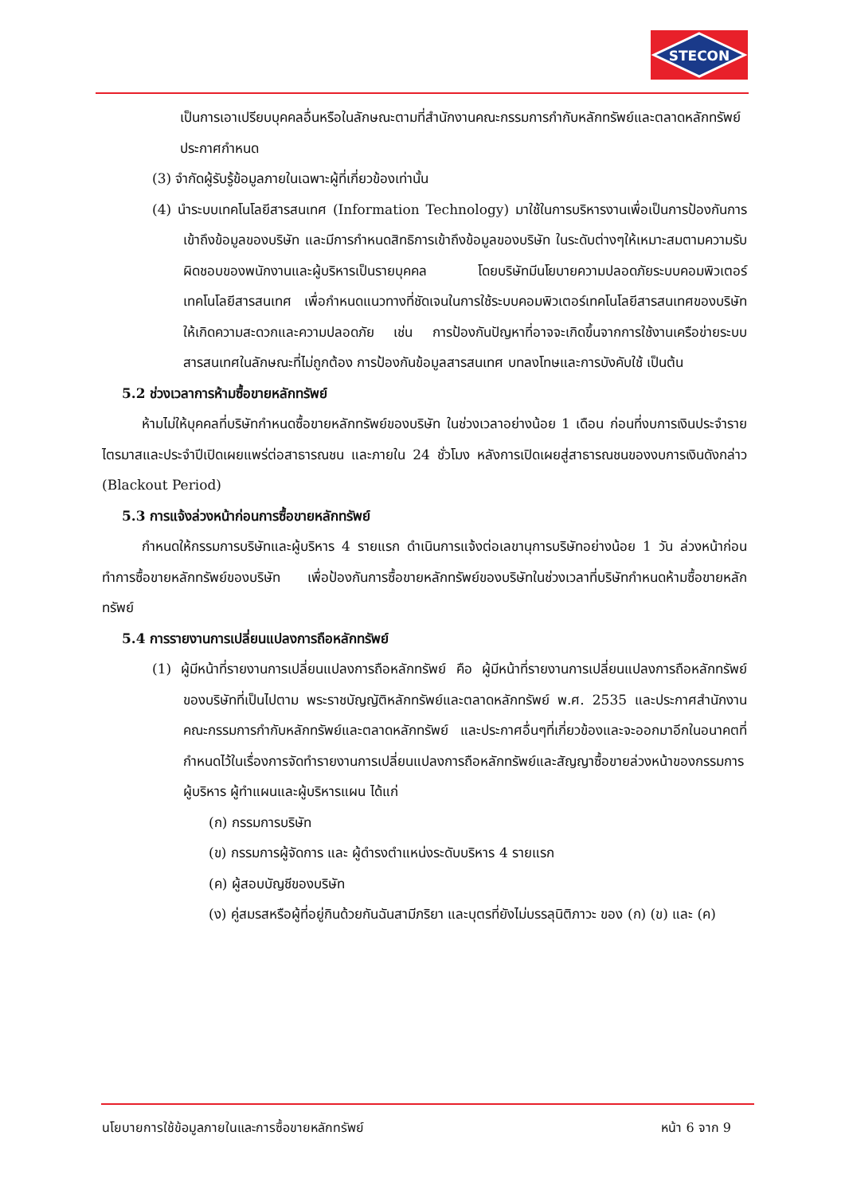STECON
เป็นการเอาเปรียบบุคคลอื่นหรือในลักษณะตามที่สำนักงานคณะกรรมการกำกับหลักทรัพย์และตลาดหลักทรัพย์ประกาศกำหนด
(3) จำกัดผู้รับรู้ข้อมูลภายในเฉพาะผู้ที่เกี่ยวข้องเท่านั้น
(4) นำระบบเทคโนโลยีสารสนเทศ (Information Technology) มาใช้ในการบริหารงานเพื่อเป็นการป้องกันการเข้าถึงข้อมูลของบริษัท และมีการกำหนดสิทธิการเข้าถึงข้อมูลของบริษัท ในระดับต่างๆให้เหมาะสมตามความรับผิดชอบของพนักงานและผู้บริหารเป็นรายบุคคล โดยบริษัทมีนโยบายความปลอดภัยระบบคอมพิวเตอร์เทคโนโลยีสารสนเทศ เพื่อกำหนดแนวทางที่ชัดเจนในการใช้ระบบคอมพิวเตอร์เทคโนโลยีสารสนเทศของบริษัท ให้เกิดความสะดวกและความปลอดภัย เช่น การป้องกันปัญหาที่อาจจะเกิดขึ้นจากการใช้งานเครือข่ายระบบสารสนเทศในลักษณะที่ไม่ถูกต้อง การป้องกันข้อมูลสารสนเทศ บทลงโทษและการบังคับใช้ เป็นต้น
5.2 ช่วงเวลาการห้ามซื้อขายหลักทรัพย์
ห้ามไม่ให้บุคคลที่บริษัทกำหนดซื้อขายหลักทรัพย์ของบริษัท ในช่วงเวลาอย่างน้อย 1 เดือน ก่อนที่งบการเงินประจำรายไตรมาสและประจำปีเปิดเผยแพร่ต่อสาธารณชน และภายใน 24 ชั่วโมง หลังการเปิดเผยสู่สาธารณชนของงบการเงินดังกล่าว (Blackout Period)
5.3 การแจ้งล่วงหน้าก่อนการซื้อขายหลักทรัพย์
กำหนดให้กรรมการบริษัทและผู้บริหาร 4 รายแรก ดำเนินการแจ้งต่อเลขานุการบริษัทอย่างน้อย 1 วัน ล่วงหน้าก่อนทำการซื้อขายหลักทรัพย์ของบริษัท เพื่อป้องกันการซื้อขายหลักทรัพย์ของบริษัทในช่วงเวลาที่บริษัทกำหนดห้ามซื้อขายหลักทรัพย์
5.4 การรายงานการเปลี่ยนแปลงการถือหลักทรัพย์
(1) ผู้มีหน้าที่รายงานการเปลี่ยนแปลงการถือหลักทรัพย์ คือ ผู้มีหน้าที่รายงานการเปลี่ยนแปลงการถือหลักทรัพย์ของบริษัทที่เป็นไปตาม พระราชบัญญัติหลักทรัพย์และตลาดหลักทรัพย์ พ.ศ. 2535 และประกาศสำนักงานคณะกรรมการกำกับหลักทรัพย์และตลาดหลักทรัพย์ และประกาศอื่นๆที่เกี่ยวข้องและจะออกมาอีกในอนาคตที่กำหนดไว้ในเรื่องการจัดทำรายงานการเปลี่ยนแปลงการถือหลักทรัพย์และสัญญาซื้อขายล่วงหน้าของกรรมการ ผู้บริหาร ผู้ทำแผนและผู้บริหารแผน ได้แก่
(ก) กรรมการบริษัท
(ข) กรรมการผู้จัดการ และ ผู้ดำรงตำแหน่งระดับบริหาร 4 รายแรก
(ค) ผู้สอบบัญชีของบริษัท
(ง) คู่สมรสหรือผู้ที่อยู่กินด้วยกันฉันสามีภริยา และบุตรที่ยังไม่บรรลุนิติภาวะ ของ (ก) (ข) และ (ค)
นโยบายการใช้ข้อมูลภายในและการซื้อขายหลักทรัพย์ หน้า 6 จาก 9